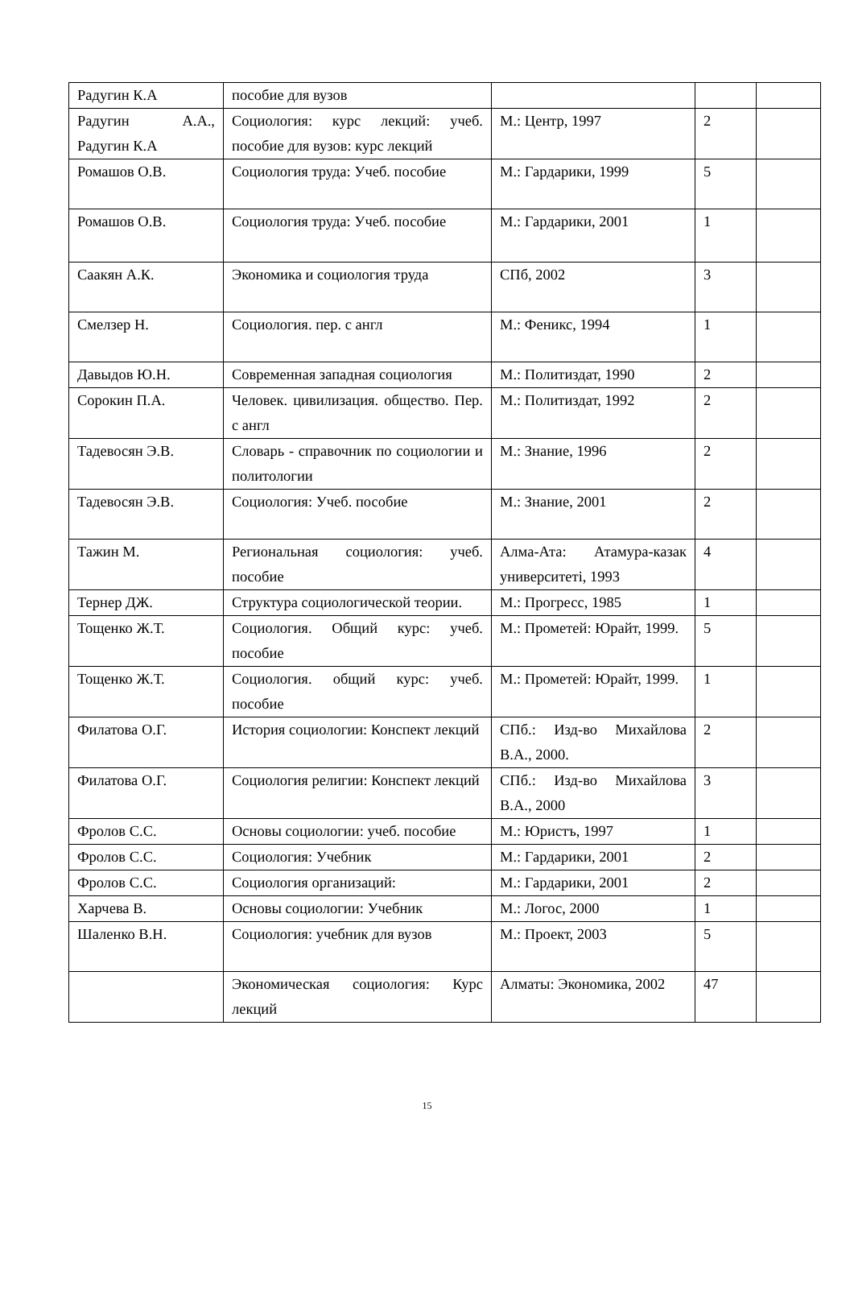| Радугин К.А | пособие для вузов | | | |
| Радугин А.А., Радугин К.А | Социология: курс лекций: учеб. пособие для вузов: курс лекций | М.: Центр, 1997 | 2 | |
| Ромашов О.В. | Социология труда: Учеб. пособие | М.: Гардарики, 1999 | 5 | |
| Ромашов О.В. | Социология труда: Учеб. пособие | М.: Гардарики, 2001 | 1 | |
| Саакян А.К. | Экономика и социология труда | СПб, 2002 | 3 | |
| Смелзер Н. | Социология. пер. с англ | М.: Феникс, 1994 | 1 | |
| Давыдов Ю.Н. | Современная западная социология | М.: Политиздат, 1990 | 2 | |
| Сорокин П.А. | Человек. цивилизация. общество. Пер. с англ | М.: Политиздат, 1992 | 2 | |
| Тадевосян Э.В. | Словарь - справочник по социологии и политологии | М.: Знание, 1996 | 2 | |
| Тадевосян Э.В. | Социология: Учеб. пособие | М.: Знание, 2001 | 2 | |
| Тажин М. | Региональная социология: учеб. пособие | Алма-Ата: Атамура-казак университетi, 1993 | 4 | |
| Тернер ДЖ. | Структура социологической теории. | М.: Прогресс, 1985 | 1 | |
| Тощенко Ж.Т. | Социология. Общий курс: учеб. пособие | М.: Прометей: Юрайт, 1999. | 5 | |
| Тощенко Ж.Т. | Социология. общий курс: учеб. пособие | М.: Прометей: Юрайт, 1999. | 1 | |
| Филатова О.Г. | История социологии: Конспект лекций | СПб.: Изд-во Михайлова В.А., 2000. | 2 | |
| Филатова О.Г. | Социология религии: Конспект лекций | СПб.: Изд-во Михайлова В.А., 2000 | 3 | |
| Фролов С.С. | Основы социологии: учеб. пособие | М.: Юристъ, 1997 | 1 | |
| Фролов С.С. | Социология: Учебник | М.: Гардарики, 2001 | 2 | |
| Фролов С.С. | Социология организаций: | М.: Гардарики, 2001 | 2 | |
| Харчева В. | Основы социологии: Учебник | М.: Логос, 2000 | 1 | |
| Шаленко В.Н. | Социология: учебник для вузов | М.: Проект, 2003 | 5 | |
| | Экономическая социология: Курс лекций | Алматы: Экономика, 2002 | 47 | |
15